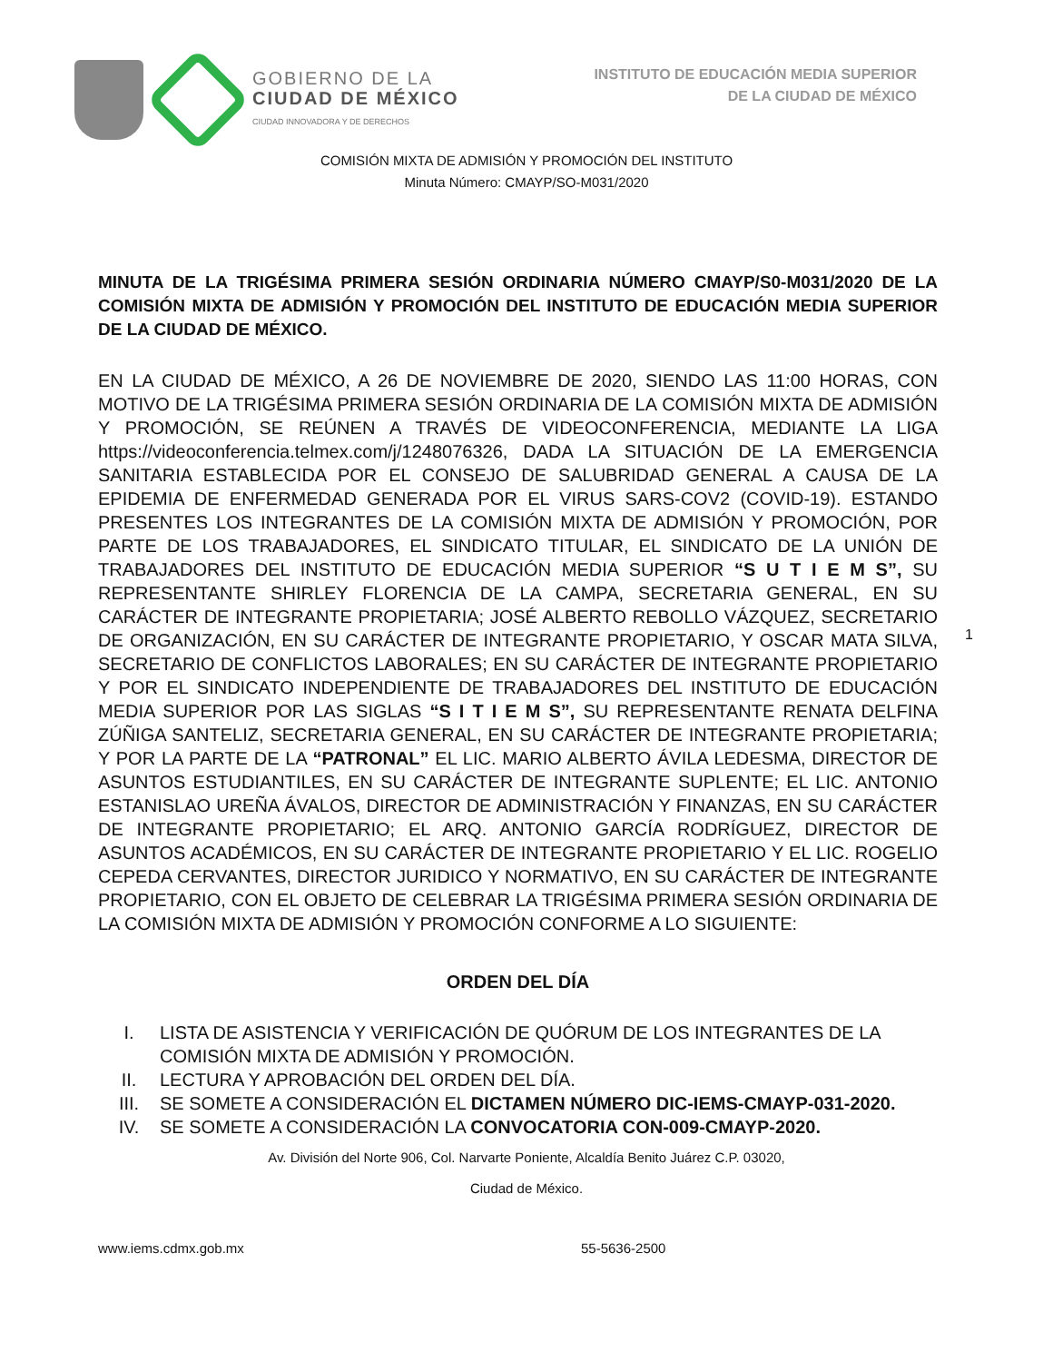GOBIERNO DE LA
CIUDAD DE MÉXICO
CIUDAD INNOVADORA Y DE DERECHOS
INSTITUTO DE EDUCACIÓN MEDIA SUPERIOR
DE LA CIUDAD DE MÉXICO
COMISIÓN MIXTA DE ADMISIÓN Y PROMOCIÓN DEL INSTITUTO
Minuta Número: CMAYP/SO-M031/2020
MINUTA DE LA TRIGÉSIMA PRIMERA SESIÓN ORDINARIA NÚMERO CMAYP/S0-M031/2020 DE LA COMISIÓN MIXTA DE ADMISIÓN Y PROMOCIÓN DEL INSTITUTO DE EDUCACIÓN MEDIA SUPERIOR DE LA CIUDAD DE MÉXICO.
EN LA CIUDAD DE MÉXICO, A 26 DE NOVIEMBRE DE 2020, SIENDO LAS 11:00 HORAS, CON MOTIVO DE LA TRIGÉSIMA PRIMERA SESIÓN ORDINARIA DE LA COMISIÓN MIXTA DE ADMISIÓN Y PROMOCIÓN, SE REÚNEN A TRAVÉS DE VIDEOCONFERENCIA, MEDIANTE LA LIGA https://videoconferencia.telmex.com/j/1248076326, DADA LA SITUACIÓN DE LA EMERGENCIA SANITARIA ESTABLECIDA POR EL CONSEJO DE SALUBRIDAD GENERAL A CAUSA DE LA EPIDEMIA DE ENFERMEDAD GENERADA POR EL VIRUS SARS-COV2 (COVID-19). ESTANDO PRESENTES LOS INTEGRANTES DE LA COMISIÓN MIXTA DE ADMISIÓN Y PROMOCIÓN, POR PARTE DE LOS TRABAJADORES, EL SINDICATO TITULAR, EL SINDICATO DE LA UNIÓN DE TRABAJADORES DEL INSTITUTO DE EDUCACIÓN MEDIA SUPERIOR “S U T I E M S”, SU REPRESENTANTE SHIRLEY FLORENCIA DE LA CAMPA, SECRETARIA GENERAL, EN SU CARÁCTER DE INTEGRANTE PROPIETARIA; JOSÉ ALBERTO REBOLLO VÁZQUEZ, SECRETARIO DE ORGANIZACIÓN, EN SU CARÁCTER DE INTEGRANTE PROPIETARIO, Y OSCAR MATA SILVA, SECRETARIO DE CONFLICTOS LABORALES; EN SU CARÁCTER DE INTEGRANTE PROPIETARIO Y POR EL SINDICATO INDEPENDIENTE DE TRABAJADORES DEL INSTITUTO DE EDUCACIÓN MEDIA SUPERIOR POR LAS SIGLAS “S I T I E M S”, SU REPRESENTANTE RENATA DELFINA ZÚÑIGA SANTELIZ, SECRETARIA GENERAL, EN SU CARÁCTER DE INTEGRANTE PROPIETARIA; Y POR LA PARTE DE LA “PATRONAL” EL LIC. MARIO ALBERTO ÁVILA LEDESMA, DIRECTOR DE ASUNTOS ESTUDIANTILES, EN SU CARÁCTER DE INTEGRANTE SUPLENTE; EL LIC. ANTONIO ESTANISLAO UREÑA ÁVALOS, DIRECTOR DE ADMINISTRACIÓN Y FINANZAS, EN SU CARÁCTER DE INTEGRANTE PROPIETARIO; EL ARQ. ANTONIO GARCÍA RODRÍGUEZ, DIRECTOR DE ASUNTOS ACADÉMICOS, EN SU CARÁCTER DE INTEGRANTE PROPIETARIO Y EL LIC. ROGELIO CEPEDA CERVANTES, DIRECTOR JURIDICO Y NORMATIVO, EN SU CARÁCTER DE INTEGRANTE PROPIETARIO, CON EL OBJETO DE CELEBRAR LA TRIGÉSIMA PRIMERA SESIÓN ORDINARIA DE LA COMISIÓN MIXTA DE ADMISIÓN Y PROMOCIÓN CONFORME A LO SIGUIENTE:
ORDEN DEL DÍA
I. LISTA DE ASISTENCIA Y VERIFICACIÓN DE QUÓRUM DE LOS INTEGRANTES DE LA COMISIÓN MIXTA DE ADMISIÓN Y PROMOCIÓN.
II. LECTURA Y APROBACIÓN DEL ORDEN DEL DÍA.
III. SE SOMETE A CONSIDERACIÓN EL DICTAMEN NÚMERO DIC-IEMS-CMAYP-031-2020.
IV. SE SOMETE A CONSIDERACIÓN LA CONVOCATORIA CON-009-CMAYP-2020.
1
Av. División del Norte 906, Col. Narvarte Poniente, Alcaldía Benito Juárez C.P. 03020,
Ciudad de México.
www.iems.cdmx.gob.mx 55-5636-2500